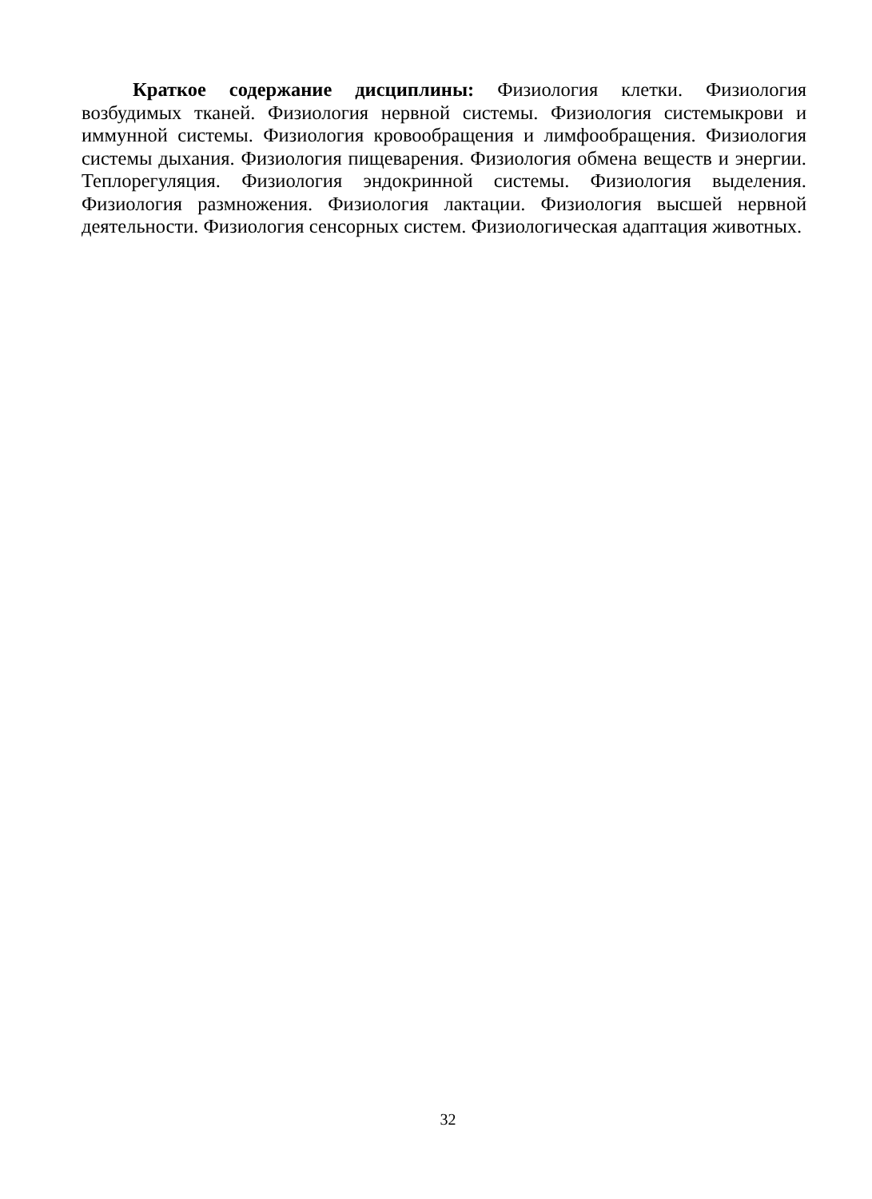Краткое содержание дисциплины: Физиология клетки. Физиология возбудимых тканей. Физиология нервной системы. Физиология системыкрови и иммунной системы. Физиология кровообращения и лимфообращения. Физиология системы дыхания. Физиология пищеварения. Физиология обмена веществ и энергии. Теплорегуляция. Физиология эндокринной системы. Физиология выделения. Физиология размножения. Физиология лактации. Физиология высшей нервной деятельности. Физиология сенсорных систем. Физиологическая адаптация животных.
32